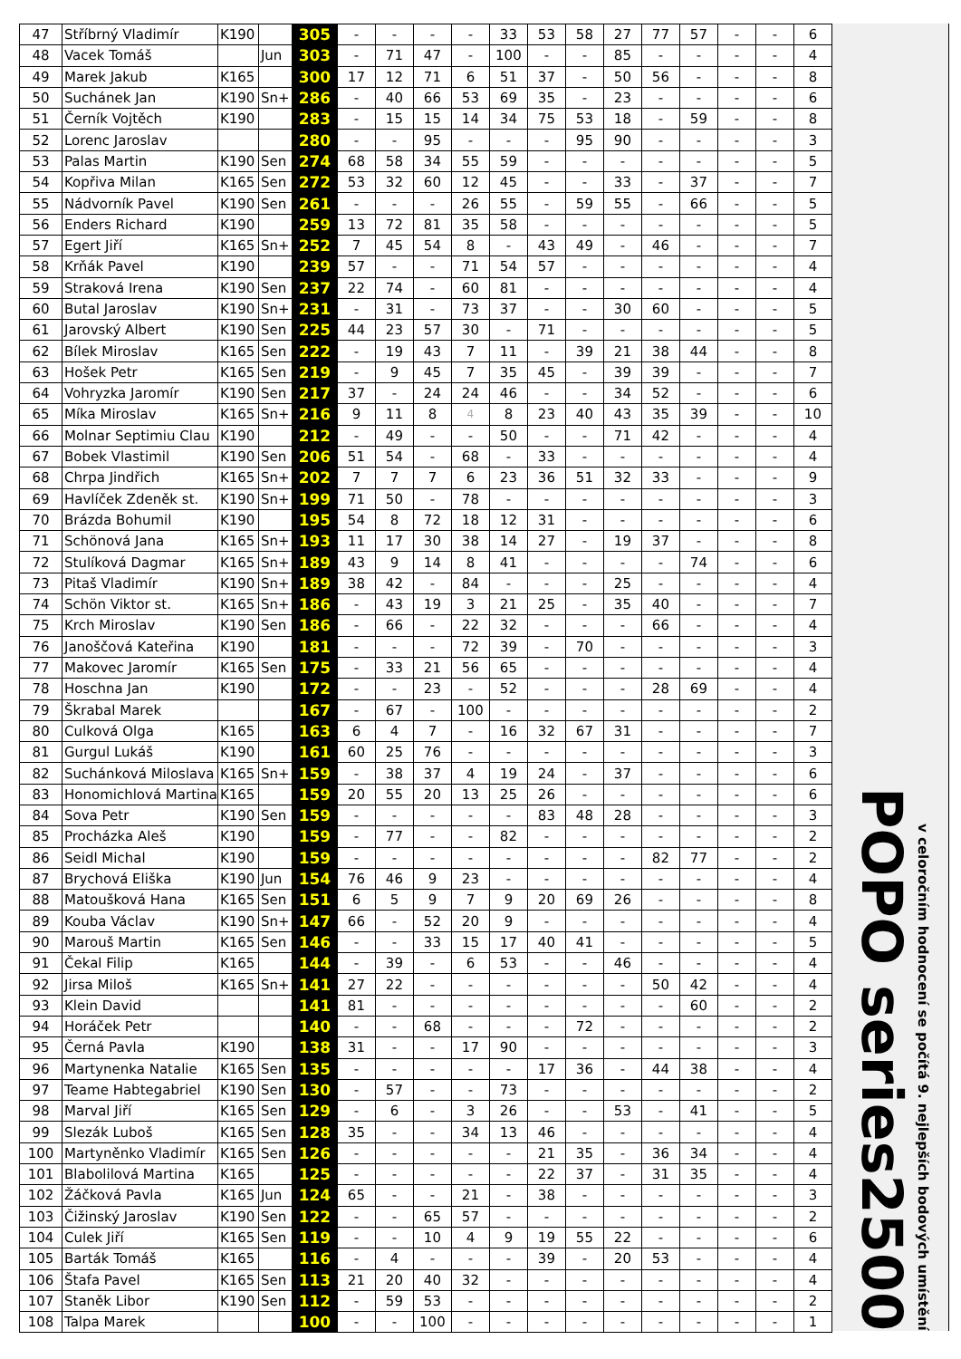| 47 | Stříbrný Vladimír | K190 | | 305 | - | - | - | - | 33 | 53 | 58 | 27 | 77 | 57 | - | - | 6 |
| 48 | Vacek Tomáš | | Jun | 303 | - | 71 | 47 | - | 100 | - | - | 85 | - | - | - | - | 4 |
| 49 | Marek Jakub | K165 | | 300 | 17 | 12 | 71 | 6 | 51 | 37 | - | 50 | 56 | - | - | - | 8 |
| 50 | Suchánek Jan | K190 | Sn+ | 286 | - | 40 | 66 | 53 | 69 | 35 | - | 23 | - | - | - | - | 6 |
| 51 | Černík Vojtěch | K190 | | 283 | - | 15 | 15 | 14 | 34 | 75 | 53 | 18 | - | 59 | - | - | 8 |
| 52 | Lorenc Jaroslav | | | 280 | - | - | 95 | - | - | - | 95 | 90 | - | - | - | - | 3 |
| 53 | Palas Martin | K190 | Sen | 274 | 68 | 58 | 34 | 55 | 59 | - | - | - | - | - | - | - | 5 |
| 54 | Kopřiva Milan | K165 | Sen | 272 | 53 | 32 | 60 | 12 | 45 | - | - | 33 | - | 37 | - | - | 7 |
| 55 | Nádvorník Pavel | K190 | Sen | 261 | - | - | - | 26 | 55 | - | 59 | 55 | - | 66 | - | - | 5 |
| 56 | Enders Richard | K190 | | 259 | 13 | 72 | 81 | 35 | 58 | - | - | - | - | - | - | - | 5 |
| 57 | Egert Jiří | K165 | Sn+ | 252 | 7 | 45 | 54 | 8 | - | 43 | 49 | - | 46 | - | - | - | 7 |
| 58 | Krňák Pavel | K190 | | 239 | 57 | - | - | 71 | 54 | 57 | - | - | - | - | - | - | 4 |
| 59 | Straková Irena | K190 | Sen | 237 | 22 | 74 | - | 60 | 81 | - | - | - | - | - | - | - | 4 |
| 60 | Butal Jaroslav | K190 | Sn+ | 231 | - | 31 | - | 73 | 37 | - | - | 30 | 60 | - | - | - | 5 |
| 61 | Jarovský Albert | K190 | Sen | 225 | 44 | 23 | 57 | 30 | - | 71 | - | - | - | - | - | - | 5 |
| 62 | Bílek Miroslav | K165 | Sen | 222 | - | 19 | 43 | 7 | 11 | - | 39 | 21 | 38 | 44 | - | - | 8 |
| 63 | Hošek Petr | K165 | Sen | 219 | - | 9 | 45 | 7 | 35 | 45 | - | 39 | 39 | - | - | - | 7 |
| 64 | Vohryzka Jaromír | K190 | Sen | 217 | 37 | - | 24 | 24 | 46 | - | - | 34 | 52 | - | - | - | 6 |
| 65 | Míka Miroslav | K165 | Sn+ | 216 | 9 | 11 | 8 | 4 | 8 | 23 | 40 | 43 | 35 | 39 | - | - | 10 |
| 66 | Molnar Septimiu Clau | K190 | | 212 | - | 49 | - | - | 50 | - | - | 71 | 42 | - | - | - | 4 |
| 67 | Bobek Vlastimil | K190 | Sen | 206 | 51 | 54 | - | 68 | - | 33 | - | - | - | - | - | - | 4 |
| 68 | Chrpa Jindřich | K165 | Sn+ | 202 | 7 | 7 | 7 | 6 | 23 | 36 | 51 | 32 | 33 | - | - | - | 9 |
| 69 | Havlíček Zdeněk st. | K190 | Sn+ | 199 | 71 | 50 | - | 78 | - | - | - | - | - | - | - | - | 3 |
| 70 | Brázda Bohumil | K190 | | 195 | 54 | 8 | 72 | 18 | 12 | 31 | - | - | - | - | - | - | 6 |
| 71 | Schönová Jana | K165 | Sn+ | 193 | 11 | 17 | 30 | 38 | 14 | 27 | - | 19 | 37 | - | - | - | 8 |
| 72 | Stulíková Dagmar | K165 | Sn+ | 189 | 43 | 9 | 14 | 8 | 41 | - | - | - | - | 74 | - | - | 6 |
| 73 | Pitaš Vladimír | K190 | Sn+ | 189 | 38 | 42 | - | 84 | - | - | - | 25 | - | - | - | - | 4 |
| 74 | Schön Viktor st. | K165 | Sn+ | 186 | - | 43 | 19 | 3 | 21 | 25 | - | 35 | 40 | - | - | - | 7 |
| 75 | Krch Miroslav | K190 | Sen | 186 | - | 66 | - | 22 | 32 | - | - | - | 66 | - | - | - | 4 |
| 76 | Janoščová Kateřina | K190 | | 181 | - | - | - | 72 | 39 | - | 70 | - | - | - | - | - | 3 |
| 77 | Makovec Jaromír | K165 | Sen | 175 | - | 33 | 21 | 56 | 65 | - | - | - | - | - | - | - | 4 |
| 78 | Hoschna Jan | K190 | | 172 | - | - | 23 | - | 52 | - | - | - | 28 | 69 | - | - | 4 |
| 79 | Škrabal Marek | | | 167 | - | 67 | - | 100 | - | - | - | - | - | - | - | - | 2 |
| 80 | Culková Olga | K165 | | 163 | 6 | 4 | 7 | - | 16 | 32 | 67 | 31 | - | - | - | - | 7 |
| 81 | Gurgul Lukáš | K190 | | 161 | 60 | 25 | 76 | - | - | - | - | - | - | - | - | - | 3 |
| 82 | Suchánková Miloslava | K165 | Sn+ | 159 | - | 38 | 37 | 4 | 19 | 24 | - | 37 | - | - | - | - | 6 |
| 83 | Honomichlová Martina | K165 | | 159 | 20 | 55 | 20 | 13 | 25 | 26 | - | - | - | - | - | - | 6 |
| 84 | Sova Petr | K190 | Sen | 159 | - | - | - | - | - | 83 | 48 | 28 | - | - | - | - | 3 |
| 85 | Procházka Aleš | K190 | | 159 | - | 77 | - | - | 82 | - | - | - | - | - | - | - | 2 |
| 86 | Seidl Michal | K190 | | 159 | - | - | - | - | - | - | - | - | 82 | 77 | - | - | 2 |
| 87 | Brychová Eliška | K190 | Jun | 154 | 76 | 46 | 9 | 23 | - | - | - | - | - | - | - | - | 4 |
| 88 | Matoušková Hana | K165 | Sen | 151 | 6 | 5 | 9 | 7 | 9 | 20 | 69 | 26 | - | - | - | - | 8 |
| 89 | Kouba Václav | K190 | Sn+ | 147 | 66 | - | 52 | 20 | 9 | - | - | - | - | - | - | - | 4 |
| 90 | Marouš Martin | K165 | Sen | 146 | - | - | 33 | 15 | 17 | 40 | 41 | - | - | - | - | - | 5 |
| 91 | Čekal Filip | K165 | | 144 | - | 39 | - | 6 | 53 | - | - | 46 | - | - | - | - | 4 |
| 92 | Jirsa Miloš | K165 | Sn+ | 141 | 27 | 22 | - | - | - | - | - | - | 50 | 42 | - | - | 4 |
| 93 | Klein David | | | 141 | 81 | - | - | - | - | - | - | - | - | 60 | - | - | 2 |
| 94 | Horáček Petr | | | 140 | - | - | 68 | - | - | - | 72 | - | - | - | - | - | 2 |
| 95 | Černá Pavla | K190 | | 138 | 31 | - | - | 17 | 90 | - | - | - | - | - | - | - | 3 |
| 96 | Martynenka Natalie | K165 | Sen | 135 | - | - | - | - | - | 17 | 36 | - | 44 | 38 | - | - | 4 |
| 97 | Teame Habtegabriel | K190 | Sen | 130 | - | 57 | - | - | 73 | - | - | - | - | - | - | - | 2 |
| 98 | Marval Jiří | K165 | Sen | 129 | - | 6 | - | 3 | 26 | - | - | 53 | - | 41 | - | - | 5 |
| 99 | Slezák Luboš | K165 | Sen | 128 | 35 | - | - | 34 | 13 | 46 | - | - | - | - | - | - | 4 |
| 100 | Martyněnko Vladimír | K165 | Sen | 126 | - | - | - | - | - | 21 | 35 | - | 36 | 34 | - | - | 4 |
| 101 | Blabolilová Martina | K165 | | 125 | - | - | - | - | - | 22 | 37 | - | 31 | 35 | - | - | 4 |
| 102 | Žáčková Pavla | K165 | Jun | 124 | 65 | - | - | 21 | - | 38 | - | - | - | - | - | - | 3 |
| 103 | Čižinský Jaroslav | K190 | Sen | 122 | - | - | 65 | 57 | - | - | - | - | - | - | - | - | 2 |
| 104 | Culek Jiří | K165 | Sen | 119 | - | - | 10 | 4 | 9 | 19 | 55 | 22 | - | - | - | - | 6 |
| 105 | Barták Tomáš | K165 | | 116 | - | 4 | - | - | - | 39 | - | 20 | 53 | - | - | - | 4 |
| 106 | Štafa Pavel | K165 | Sen | 113 | 21 | 20 | 40 | 32 | - | - | - | - | - | - | - | - | 4 |
| 107 | Staněk Libor | K190 | Sen | 112 | - | 59 | 53 | - | - | - | - | - | - | - | - | - | 2 |
| 108 | Talpa Marek | | | 100 | - | - | 100 | - | - | - | - | - | - | - | - | - | 1 |
POPO series2500
v celoročním hodnocení se počítá 9. nejlepších bodových umístění